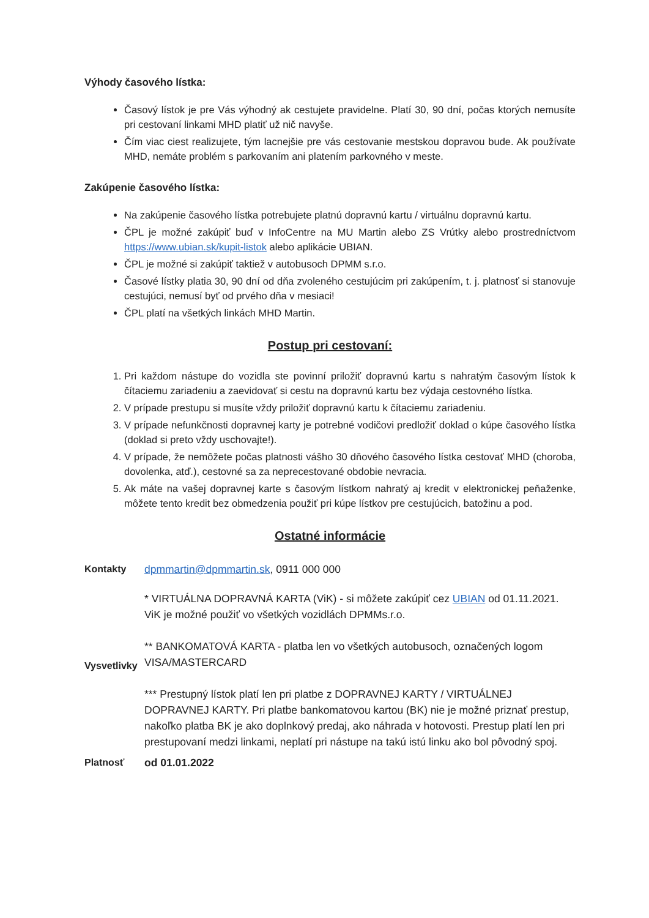Výhody časového lístka:
Časový lístok je pre Vás výhodný ak cestujete pravidelne. Platí 30, 90 dní, počas ktorých nemusíte pri cestovaní linkami MHD platiť už nič navyše.
Čím viac ciest realizujete, tým lacnejšie pre vás cestovanie mestskou dopravou bude. Ak používate MHD, nemáte problém s parkovaním ani platením parkovného v meste.
Zakúpenie časového lístka:
Na zakúpenie časového lístka potrebujete platnú dopravnú kartu / virtuálnu dopravnú kartu.
ČPL je možné zakúpiť buď v InfoCentre na MU Martin alebo ZS Vrútky alebo prostredníctvom https://www.ubian.sk/kupit-listok alebo aplikácie UBIAN.
ČPL je možné si zakúpiť taktiež v autobusoch DPMM s.r.o.
Časové lístky platia 30, 90 dní od dňa zvoleného cestujúcim pri zakúpením, t. j. platnosť si stanovuje cestujúci, nemusí byť od prvého dňa v mesiaci!
ČPL platí na všetkých linkách MHD Martin.
Postup pri cestovaní:
1. Pri každom nástupe do vozidla ste povinní priložiť dopravnú kartu s nahratým časovým lístok k čítaciemu zariadeniu a zaevidovať si cestu na dopravnú kartu bez výdaja cestovného lístka.
2. V prípade prestupu si musíte vždy priložiť dopravnú kartu k čítaciemu zariadeniu.
3. V prípade nefunkčnosti dopravnej karty je potrebné vodičovi predložiť doklad o kúpe časového lístka (doklad si preto vždy uschovajte!).
4. V prípade, že nemôžete počas platnosti vášho 30 dňového časového lístka cestovať MHD (choroba, dovolenka, atď.), cestovné sa za neprecestované obdobie nevracia.
5. Ak máte na vašej dopravnej karte s časovým lístkom nahratý aj kredit v elektronickej peňaženke, môžete tento kredit bez obmedzenia použiť pri kúpe lístkov pre cestujúcich, batožinu a pod.
Ostatné informácie
| Kontakty | dpmmartin@dpmmartin.sk , 0911 000 000 |
| Vysvetlivky | * VIRTUÁLNA DOPRAVNÁ KARTA (ViK) - si môžete zakúpiť cez UBIAN od 01.11.2021. ViK je možné použiť vo všetkých vozidlách DPMMs.r.o. ** BANKOMATOVÁ KARTA - platba len vo všetkých autobusoch, označených logom VISA/MASTERCARD *** Prestupný lístok platí len pri platbe z DOPRAVNEJ KARTY / VIRTUÁLNEJ DOPRAVNEJ KARTY. Pri platbe bankomatovou kartou (BK) nie je možné priznať prestup, nakoľko platba BK je ako doplnkový predaj, ako náhrada v hotovosti. Prestup platí len pri prestupovaní medzi linkami, neplatí pri nástupe na takú istú linku ako bol pôvodný spoj. |
| Platnosť | od 01.01.2022 |